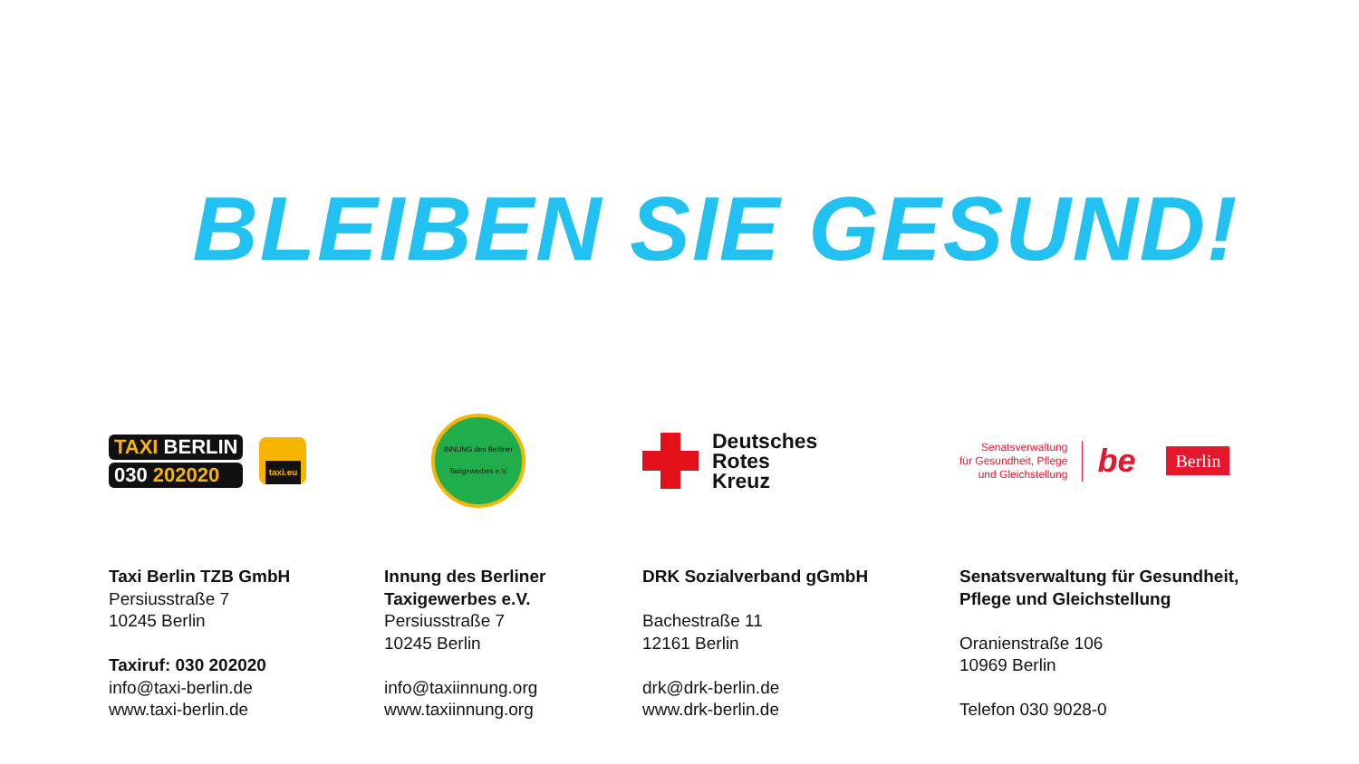BLEIBEN SIE GESUND!
TAXI BERLIN
030 202020
taxi.eu
Taxi Berlin TZB GmbH
Persiusstraße 7
10245 Berlin
Taxiruf: 030 202020
info@taxi-berlin.de
www.taxi-berlin.de
INNUNG des Berliner Taxigewerbes e.V.
Innung des Berliner Taxigewerbes e.V.
Persiusstraße 7
10245 Berlin
info@taxiinnung.org
www.taxiinnung.org
Deutsches
Rotes
Kreuz
DRK Sozialverband gGmbH
Bachestraße 11
12161 Berlin
drk@drk-berlin.de
www.drk-berlin.de
Senatsverwaltung
für Gesundheit, Pflege
und Gleichstellung
be
Berlin
Senatsverwaltung für Gesundheit,
Pflege und Gleichstellung
Oranienstraße 106
10969 Berlin
Telefon 030 9028-0